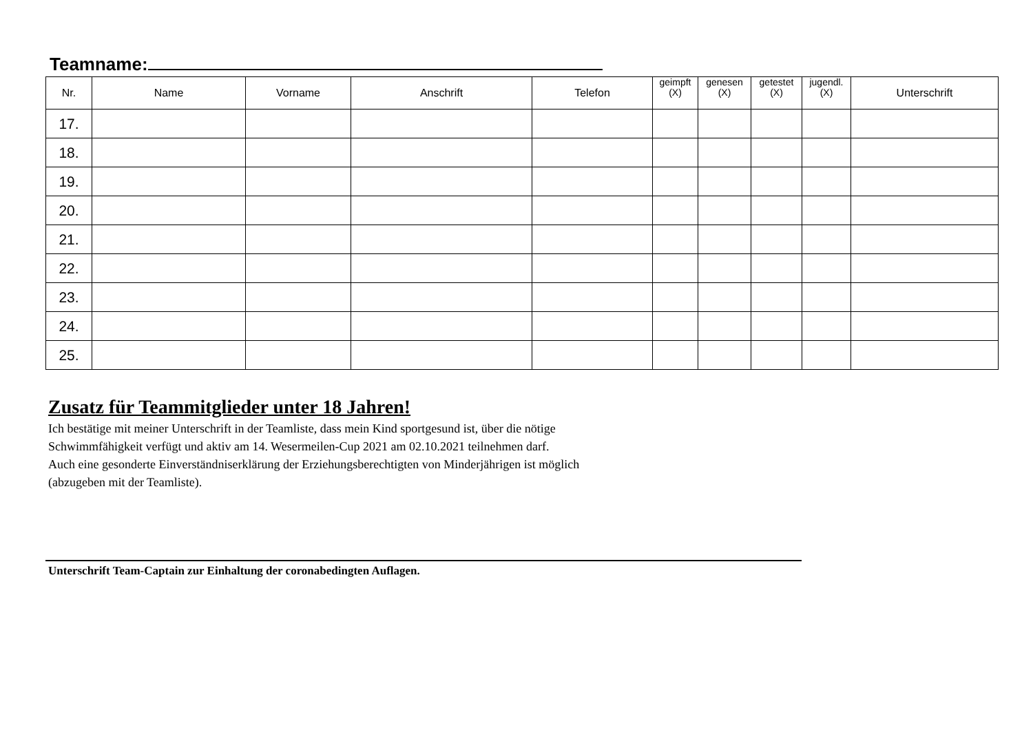Teamname:
| Nr. | Name | Vorname | Anschrift | Telefon | geimpft (X) | genesen (X) | getestet (X) | jugendl. (X) | Unterschrift |
| --- | --- | --- | --- | --- | --- | --- | --- | --- | --- |
| 17. | | | | | | | | | |
| 18. | | | | | | | | | |
| 19. | | | | | | | | | |
| 20. | | | | | | | | | |
| 21. | | | | | | | | | |
| 22. | | | | | | | | | |
| 23. | | | | | | | | | |
| 24. | | | | | | | | | |
| 25. | | | | | | | | | |
Zusatz für Teammitglieder unter 18 Jahren!
Ich bestätige mit meiner Unterschrift in der Teamliste, dass mein Kind sportgesund ist, über die nötige
Schwimmfähigkeit verfügt und aktiv am 14. Wesermeilen-Cup 2021 am 02.10.2021 teilnehmen darf.
Auch eine gesonderte Einverständniserklärung der Erziehungsberechtigten von Minderjährigen ist möglich
(abzugeben mit der Teamliste).
Unterschrift Team-Captain zur Einhaltung der coronabedingten Auflagen.